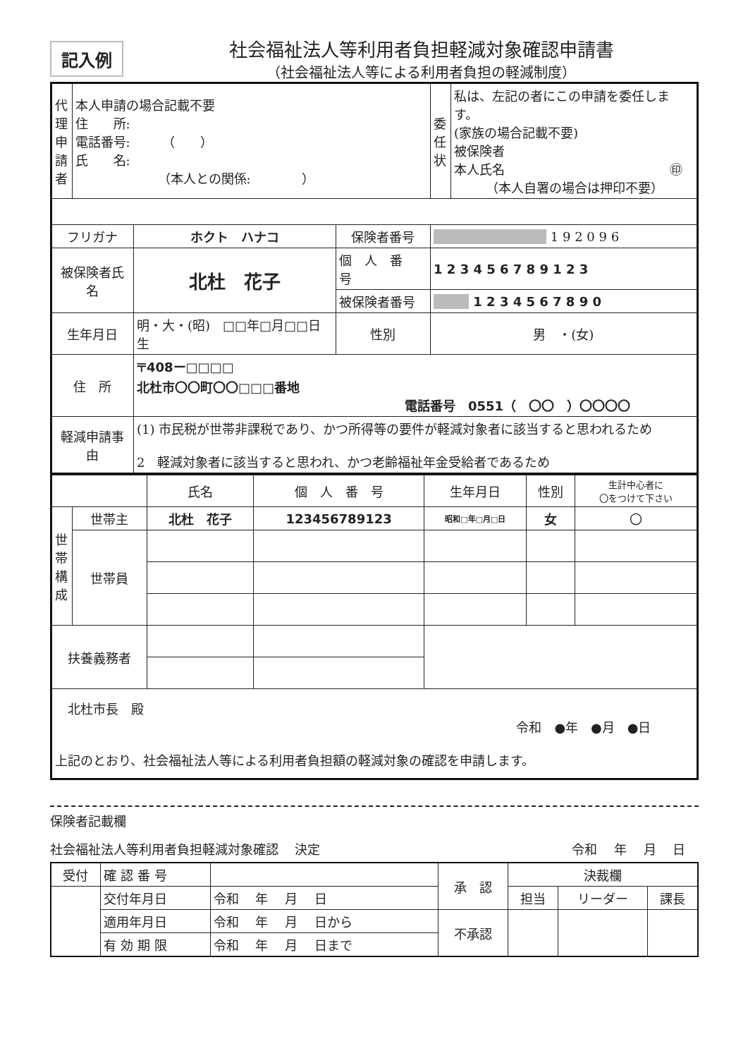記入例
社会福祉法人等利用者負担軽減対象確認申請書
（社会福祉法人等による利用者負担の軽減制度）
| 代理申請者 | 本人申請の場合記載不要 住 所: 電話番号: （ ） 氏 名: （本人との関係: ） | | | 委任状 | 私は、左記の者にこの申請を委任します。 (家族の場合記載不要) 被保険者 本人氏名 ㊞ （本人自署の場合は押印不要） |
| フリガナ | | ホクト ハナコ | 保険者番号 | 1 9 2 0 9 6 | |
| 被保険者氏名 | | 北杜 花子 | 個 人 番 号 | 1 2 3 4 5 6 7 8 9 1 2 3 | |
| | | | 被保険者番号 | 1 2 3 4 5 6 7 8 9 0 | |
| 生年月日 | | 明・大・(昭) □□年□月□□日生 | 性別 | 男 ・(女) | |
| 住 所 | | 〒408ー□□□□ 北杜市〇〇町〇〇□□□番地 電話番号 0551（ 〇〇 ）〇〇〇〇 | | | |
| 軽減申請事由 | | (1) 市民税が世帯非課税であり、かつ所得等の要件が軽減対象者に該当すると思われるため 2 軽減対象者に該当すると思われ、かつ老齢福祉年金受給者であるため | | | |
| | | 氏名 | 個 人 番 号 | 生年月日 | 性別 | 生計中心者に 〇をつけて下さい |
| 世帯構成 | 世帯主 | 北杜 花子 | 123456789123 | 昭和□年□月□日 | 女 | 〇 |
| | 世帯員 | | | | | |
| 扶養義務者 | | | | | | |
| 北杜市長 殿 令和 ●年 ●月 ●日 上記のとおり、社会福祉法人等による利用者負担額の軽減対象の確認を申請します。 | | | | | | |
保険者記載欄
社会福祉法人等利用者負担軽減対象確認　 決定 令和　 年　 月　 日　
| 受付 | 確 認 番 号 | | 承 認 | 決裁欄 | | |
| | 交付年月日 | 令和 年 月 日 | | 担当 | リーダー | 課長 |
| | 適用年月日 | 令和 年 月 日から | 不承認 | | | |
| | 有 効 期 限 | 令和 年 月 日まで | | | | |